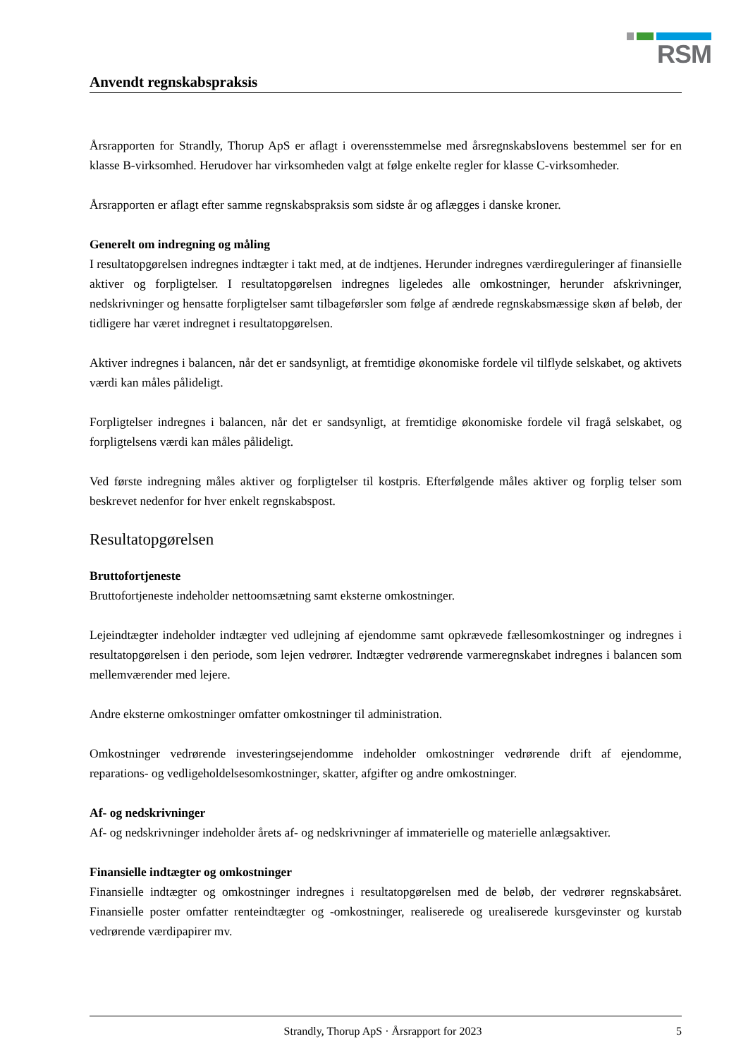RSM
Anvendt regnskabspraksis
Årsrapporten for Strandly, Thorup ApS er aflagt i overensstemmelse med årsregnskabslovens bestemmel ser for en klasse B-virksomhed. Herudover har virksomheden valgt at følge enkelte regler for klasse C-virksomheder.
Årsrapporten er aflagt efter samme regnskabspraksis som sidste år og aflægges i danske kroner.
Generelt om indregning og måling
I resultatopgørelsen indregnes indtægter i takt med, at de indtjenes. Herunder indregnes værdireguleringer af finansielle aktiver og forpligtelser. I resultatopgørelsen indregnes ligeledes alle omkostninger, herunder afskrivninger, nedskrivninger og hensatte forpligtelser samt tilbageførsler som følge af ændrede regnskabsmæssige skøn af beløb, der tidligere har været indregnet i resultatopgørelsen.
Aktiver indregnes i balancen, når det er sandsynligt, at fremtidige økonomiske fordele vil tilflyde selskabet, og aktivets værdi kan måles pålideligt.
Forpligtelser indregnes i balancen, når det er sandsynligt, at fremtidige økonomiske fordele vil fragå selskabet, og forpligtelsens værdi kan måles pålideligt.
Ved første indregning måles aktiver og forpligtelser til kostpris. Efterfølgende måles aktiver og forplig telser som beskrevet nedenfor for hver enkelt regnskabspost.
Resultatopgørelsen
Bruttofortjeneste
Bruttofortjeneste indeholder nettoomsætning samt eksterne omkostninger.
Lejeindtægter indeholder indtægter ved udlejning af ejendomme samt opkrævede fællesomkostninger og indregnes i resultatopgørelsen i den periode, som lejen vedrører. Indtægter vedrørende varmeregnskabet indregnes i balancen som mellemværender med lejere.
Andre eksterne omkostninger omfatter omkostninger til administration.
Omkostninger vedrørende investeringsejendomme indeholder omkostninger vedrørende drift af ejendomme, reparations- og vedligeholdelsesomkostninger, skatter, afgifter og andre omkostninger.
Af- og nedskrivninger
Af- og nedskrivninger indeholder årets af- og nedskrivninger af immaterielle og materielle anlægsaktiver.
Finansielle indtægter og omkostninger
Finansielle indtægter og omkostninger indregnes i resultatopgørelsen med de beløb, der vedrører regnskabsåret. Finansielle poster omfatter renteindtægter og -omkostninger, realiserede og urealiserede kursgevinster og kurstab vedrørende værdipapirer mv.
Strandly, Thorup ApS · Årsrapport for 2023 5